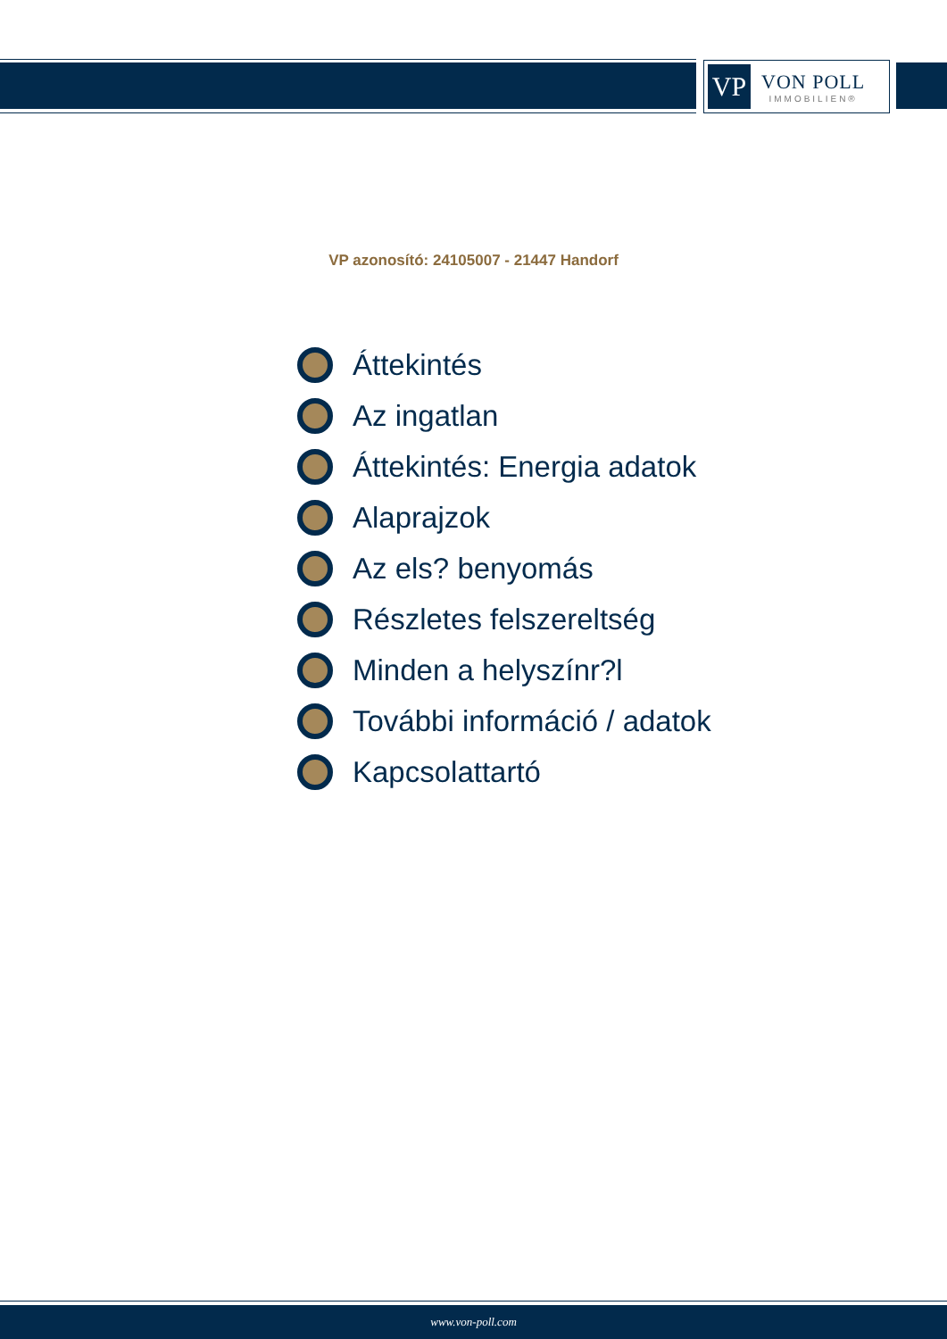VP
VON POLL
IMMOBILIEN®
VP azonosító: 24105007 - 21447 Handorf
Áttekintés
Az ingatlan
Áttekintés: Energia adatok
Alaprajzok
Az els? benyomás
Részletes felszereltség
Minden a helyszínr?l
További információ / adatok
Kapcsolattartó
www.von-poll.com